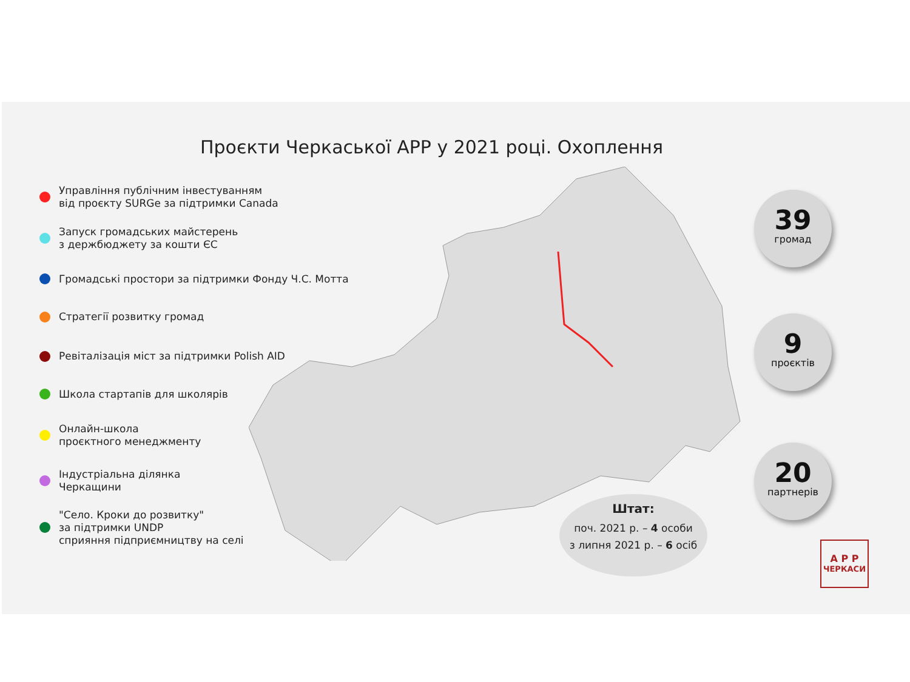Проєкти Черкаської АРР у 2021 році. Охоплення
Управління публічним інвестуванням
від проєкту SURGe за підтримки Canada
Запуск громадських майстерень
з держбюджету за кошти ЄС
Громадські простори за підтримки Фонду Ч.С. Мотта
Стратегії розвитку громад
Ревіталізація міст за підтримки Polish AID
Школа стартапів для школярів
Онлайн-школа
проєктного менеджменту
Індустріальна ділянка
Черкащини
"Село. Кроки до розвитку"
за підтримки UNDP
сприяння підприємництву на селі
39
громад
9
проєктів
20
партнерів
Штат:
поч. 2021 р. – 4 особи
з липня 2021 р. – 6 осіб
А Р Р
ЧЕРКАСИ